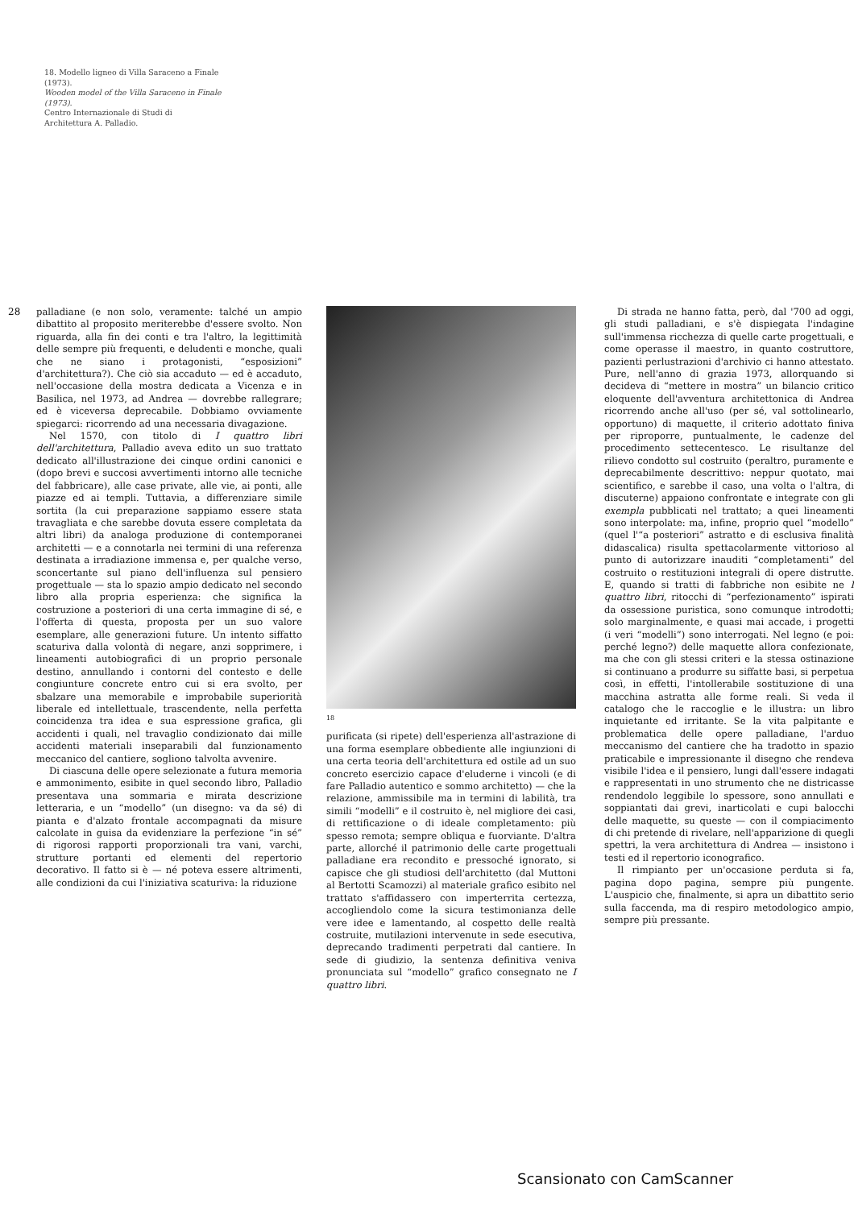18. Modello ligneo di Villa Saraceno a Finale (1973).
Wooden model of the Villa Saraceno in Finale (1973).
Centro Internazionale di Studi di Architettura A. Palladio.
28
palladiane (e non solo, veramente: talché un ampio dibattito al proposito meriterebbe d'essere svolto. Non riguarda, alla fin dei conti e tra l'altro, la legittimità delle sempre più frequenti, e deludenti e monche, quali che ne siano i protagonisti, “esposizioni” d'architettura?). Che ciò sia accaduto — ed è accaduto, nell'occasione della mostra dedicata a Vicenza e in Basilica, nel 1973, ad Andrea — dovrebbe rallegrare; ed è viceversa deprecabile. Dobbiamo ovviamente spiegarci: ricorrendo ad una necessaria divagazione.
Nel 1570, con titolo di I quattro libri dell'architettura, Palladio aveva edito un suo trattato dedicato all'illustrazione dei cinque ordini canonici e (dopo brevi e succosi avvertimenti intorno alle tecniche del fabbricare), alle case private, alle vie, ai ponti, alle piazze ed ai templi. Tuttavia, a differenziare simile sortita (la cui preparazione sappiamo essere stata travagliata e che sarebbe dovuta essere completata da altri libri) da analoga produzione di contemporanei architetti — e a connotarla nei termini di una referenza destinata a irradiazione immensa e, per qualche verso, sconcertante sul piano dell'influenza sul pensiero progettuale — sta lo spazio ampio dedicato nel secondo libro alla propria esperienza: che significa la costruzione a posteriori di una certa immagine di sé, e l'offerta di questa, proposta per un suo valore esemplare, alle generazioni future. Un intento siffatto scaturiva dalla volontà di negare, anzi sopprimere, i lineamenti autobiografici di un proprio personale destino, annullando i contorni del contesto e delle congiunture concrete entro cui si era svolto, per sbalzare una memorabile e improbabile superiorità liberale ed intellettuale, trascendente, nella perfetta coincidenza tra idea e sua espressione grafica, gli accidenti i quali, nel travaglio condizionato dai mille accidenti materiali inseparabili dal funzionamento meccanico del cantiere, sogliono talvolta avvenire.
Di ciascuna delle opere selezionate a futura memoria e ammonimento, esibite in quel secondo libro, Palladio presentava una sommaria e mirata descrizione letteraria, e un “modello” (un disegno: va da sé) di pianta e d'alzato frontale accompagnati da misure calcolate in guisa da evidenziare la perfezione “in sé” di rigorosi rapporti proporzionali tra vani, varchi, strutture portanti ed elementi del repertorio decorativo. Il fatto si è — né poteva essere altrimenti, alle condizioni da cui l'iniziativa scaturiva: la riduzione
18
purificata (si ripete) dell'esperienza all'astrazione di una forma esemplare obbediente alle ingiunzioni di una certa teoria dell'architettura ed ostile ad un suo concreto esercizio capace d'eluderne i vincoli (e di fare Palladio autentico e sommo architetto) — che la relazione, ammissibile ma in termini di labilità, tra simili “modelli” e il costruito è, nel migliore dei casi, di rettificazione o di ideale completamento: più spesso remota; sempre obliqua e fuorviante. D'altra parte, allorché il patrimonio delle carte progettuali palladiane era recondito e pressoché ignorato, si capisce che gli studiosi dell'architetto (dal Muttoni al Bertotti Scamozzi) al materiale grafico esibito nel trattato s'affidassero con imperterrita certezza, accogliendolo come la sicura testimonianza delle vere idee e lamentando, al cospetto delle realtà costruite, mutilazioni intervenute in sede esecutiva, deprecando tradimenti perpetrati dal cantiere. In sede di giudizio, la sentenza definitiva veniva pronunciata sul “modello” grafico consegnato ne I quattro libri.
Di strada ne hanno fatta, però, dal '700 ad oggi, gli studi palladiani, e s'è dispiegata l'indagine sull'immensa ricchezza di quelle carte progettuali, e come operasse il maestro, in quanto costruttore, pazienti perlustrazioni d'archivio ci hanno attestato. Pure, nell'anno di grazia 1973, allorquando si decideva di “mettere in mostra” un bilancio critico eloquente dell'avventura architettonica di Andrea ricorrendo anche all'uso (per sé, val sottolinearlo, opportuno) di maquette, il criterio adottato finiva per riproporre, puntualmente, le cadenze del procedimento settecentesco. Le risultanze del rilievo condotto sul costruito (peraltro, puramente e deprecabilmente descrittivo: neppur quotato, mai scientifico, e sarebbe il caso, una volta o l'altra, di discuterne) appaiono confrontate e integrate con gli exempla pubblicati nel trattato; a quei lineamenti sono interpolate: ma, infine, proprio quel “modello” (quel l'“a posteriori” astratto e di esclusiva finalità didascalica) risulta spettacolarmente vittorioso al punto di autorizzare inauditi “completamenti” del costruito o restituzioni integrali di opere distrutte. E, quando si tratti di fabbriche non esibite ne I quattro libri, ritocchi di “perfezionamento” ispirati da ossessione puristica, sono comunque introdotti; solo marginalmente, e quasi mai accade, i progetti (i veri “modelli”) sono interrogati. Nel legno (e poi: perché legno?) delle maquette allora confezionate, ma che con gli stessi criteri e la stessa ostinazione si continuano a produrre su siffatte basi, si perpetua così, in effetti, l'intollerabile sostituzione di una macchina astratta alle forme reali. Si veda il catalogo che le raccoglie e le illustra: un libro inquietante ed irritante. Se la vita palpitante e problematica delle opere palladiane, l'arduo meccanismo del cantiere che ha tradotto in spazio praticabile e impressionante il disegno che rendeva visibile l'idea e il pensiero, lungi dall'essere indagati e rappresentati in uno strumento che ne districasse rendendolo leggibile lo spessore, sono annullati e soppiantati dai grevi, inarticolati e cupi balocchi delle maquette, su queste — con il compiacimento di chi pretende di rivelare, nell'apparizione di quegli spettri, la vera architettura di Andrea — insistono i testi ed il repertorio iconografico.
Il rimpianto per un'occasione perduta si fa, pagina dopo pagina, sempre più pungente. L'auspicio che, finalmente, si apra un dibattito serio sulla faccenda, ma di respiro metodologico ampio, sempre più pressante.
Scansionato con CamScanner